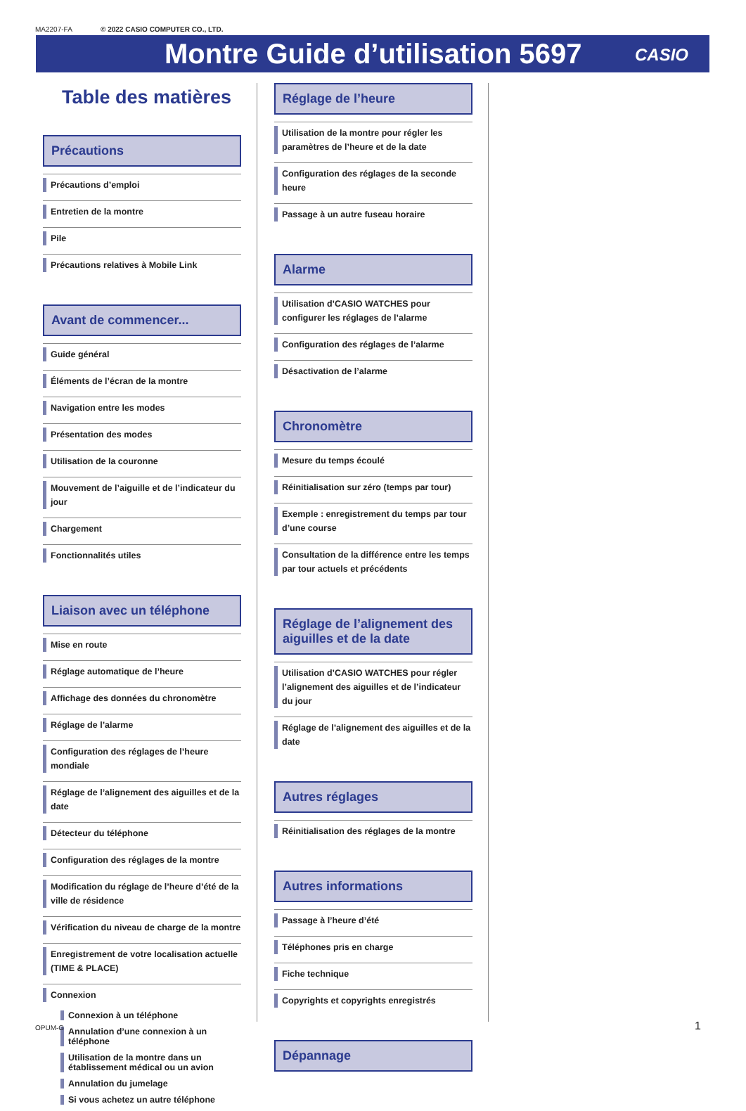MA2207-FA © 2022 CASIO COMPUTER CO., LTD.
Montre Guide d’utilisation 5697
CASIO
Table des matières
Précautions
Précautions d’emploi
Entretien de la montre
Pile
Précautions relatives à Mobile Link
Avant de commencer...
Guide général
Éléments de l’écran de la montre
Navigation entre les modes
Présentation des modes
Utilisation de la couronne
Mouvement de l’aiguille et de l’indicateur du jour
Chargement
Fonctionnalités utiles
Liaison avec un téléphone
Mise en route
Réglage automatique de l’heure
Affichage des données du chronomètre
Réglage de l’alarme
Configuration des réglages de l’heure mondiale
Réglage de l’alignement des aiguilles et de la date
Détecteur du téléphone
Configuration des réglages de la montre
Modification du réglage de l’heure d’été de la ville de résidence
Vérification du niveau de charge de la montre
Enregistrement de votre localisation actuelle (TIME & PLACE)
Connexion
Connexion à un téléphone
Annulation d’une connexion à un téléphone
Utilisation de la montre dans un établissement médical ou un avion
Annulation du jumelage
Si vous achetez un autre téléphone
Réglage de l’heure
Utilisation de la montre pour régler les paramètres de l’heure et de la date
Configuration des réglages de la seconde heure
Passage à un autre fuseau horaire
Alarme
Utilisation d’CASIO WATCHES pour configurer les réglages de l’alarme
Configuration des réglages de l’alarme
Désactivation de l’alarme
Chronomètre
Mesure du temps écoulé
Réinitialisation sur zéro (temps par tour)
Exemple : enregistrement du temps par tour d’une course
Consultation de la différence entre les temps par tour actuels et précédents
Réglage de l’alignement des aiguilles et de la date
Utilisation d’CASIO WATCHES pour régler l’alignement des aiguilles et de l’indicateur du jour
Réglage de l’alignement des aiguilles et de la date
Autres réglages
Réinitialisation des réglages de la montre
Autres informations
Passage à l’heure d’été
Téléphones pris en charge
Fiche technique
Copyrights et copyrights enregistrés
Dépannage
OPUM-G 1